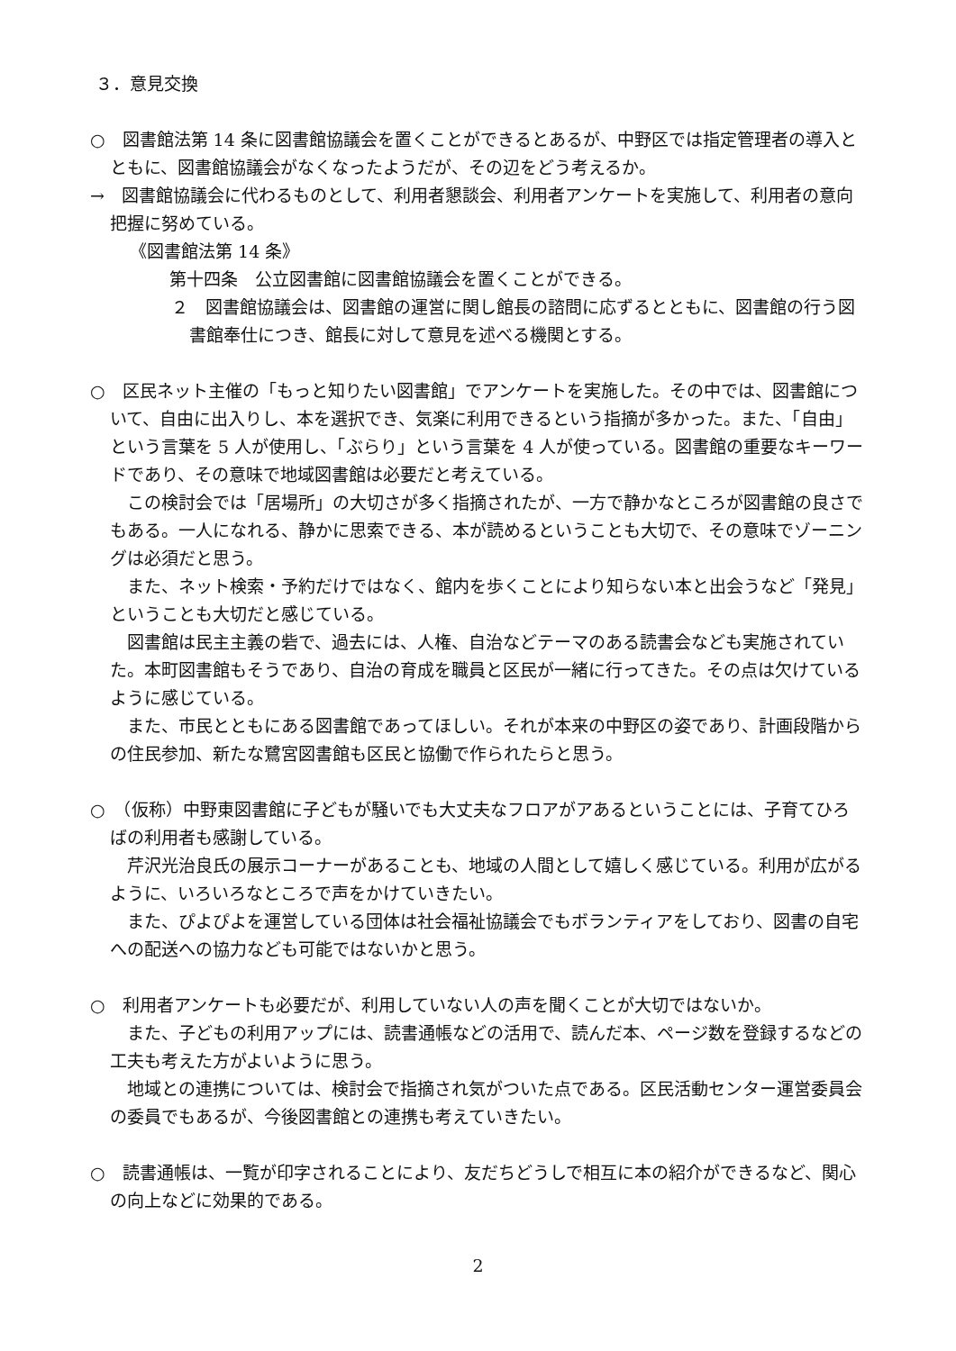３．意見交換
○　図書館法第 14 条に図書館協議会を置くことができるとあるが、中野区では指定管理者の導入とともに、図書館協議会がなくなったようだが、その辺をどう考えるか。
→　図書館協議会に代わるものとして、利用者懇談会、利用者アンケートを実施して、利用者の意向把握に努めている。
《図書館法第 14 条》
第十四条　公立図書館に図書館協議会を置くことができる。
２　図書館協議会は、図書館の運営に関し館長の諮問に応ずるとともに、図書館の行う図書館奉仕につき、館長に対して意見を述べる機関とする。
○　区民ネット主催の「もっと知りたい図書館」でアンケートを実施した。その中では、図書館について、自由に出入りし、本を選択でき、気楽に利用できるという指摘が多かった。また、「自由」という言葉を 5 人が使用し、「ぶらり」という言葉を 4 人が使っている。図書館の重要なキーワードであり、その意味で地域図書館は必要だと考えている。
　この検討会では「居場所」の大切さが多く指摘されたが、一方で静かなところが図書館の良さでもある。一人になれる、静かに思索できる、本が読めるということも大切で、その意味でゾーニングは必須だと思う。
　また、ネット検索・予約だけではなく、館内を歩くことにより知らない本と出会うなど「発見」ということも大切だと感じている。
　図書館は民主主義の砦で、過去には、人権、自治などテーマのある読書会なども実施されていた。本町図書館もそうであり、自治の育成を職員と区民が一緒に行ってきた。その点は欠けているように感じている。
　また、市民とともにある図書館であってほしい。それが本来の中野区の姿であり、計画段階からの住民参加、新たな鷺宮図書館も区民と協働で作られたらと思う。
○　（仮称）中野東図書館に子どもが騒いでも大丈夫なフロアがアあるということには、子育てひろばの利用者も感謝している。
　芹沢光治良氏の展示コーナーがあることも、地域の人間として嬉しく感じている。利用が広がるように、いろいろなところで声をかけていきたい。
　また、ぴよぴよを運営している団体は社会福祉協議会でもボランティアをしており、図書の自宅への配送への協力なども可能ではないかと思う。
○　利用者アンケートも必要だが、利用していない人の声を聞くことが大切ではないか。
　また、子どもの利用アップには、読書通帳などの活用で、読んだ本、ページ数を登録するなどの工夫も考えた方がよいように思う。
　地域との連携については、検討会で指摘され気がついた点である。区民活動センター運営委員会の委員でもあるが、今後図書館との連携も考えていきたい。
○　読書通帳は、一覧が印字されることにより、友だちどうしで相互に本の紹介ができるなど、関心の向上などに効果的である。
2